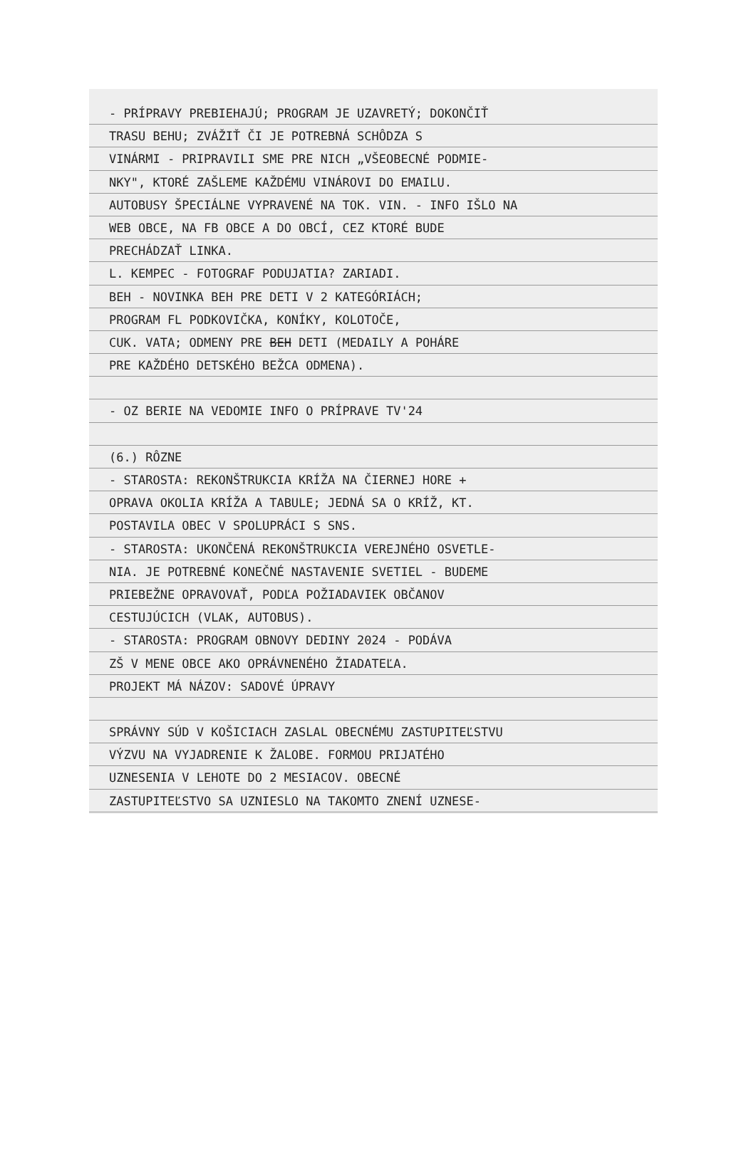- PRÍPRAVY PREBIEHAJÚ; PROGRAM JE UZAVRETÝ; DOKONČIŤ
TRASU BEHU; ZVÁŽIŤ ČI JE POTREBNÁ SCHÔDZA S
VINÁRMI - PRIPRAVILI SME PRE NICH „VŠEOBECNÉ PODMIE-
NKY", KTORÉ ZAŠLEME KAŽDÉMU VINÁROVI DO EMAILU.
AUTOBUSY ŠPECIÁLNE VYPRAVENÉ NA TOK. VIN. - INFO IŠLO NA
WEB OBCE, NA FB OBCE A DO OBCÍ, CEZ KTORÉ BUDE
PRECHÁDZAŤ LINKA.
L. KEMPEC - FOTOGRAF PODUJATIA? ZARIADI.
BEH - NOVINKA BEH PRE DETI V 2 KATEGÓRIÁCH;
PROGRAM FL PODKOVIČKA, KONÍKY, KOLOTOČE,
CUK. VATA; ODMENY PRE BEH DETI (MEDAILY A POHÁRE
PRE KAŽDÉHO DETSKÉHO BEŽCA ODMENA).
- OZ BERIE NA VEDOMIE INFO O PRÍPRAVE TV'24
(6.) RÔZNE
- STAROSTA: REKONŠTRUKCIA KRÍŽA NA ČIERNEJ HORE +
OPRAVA OKOLIA KRÍŽA A TABULE; JEDNÁ SA O KRÍŽ, KT.
POSTAVILA OBEC V SPOLUPRÁCI S SNS.
- STAROSTA: UKONČENÁ REKONŠTRUKCIA VEREJNÉHO OSVETLE-
NIA. JE POTREBNÉ KONEČNÉ NASTAVENIE SVETIEL - BUDEME
PRIEBEŽNE OPRAVOVAŤ, PODĽA POŽIADAVIEK OBČANOV
CESTUJÚCICH (VLAK, AUTOBUS).
- STAROSTA: PROGRAM OBNOVY DEDINY 2024 - PODÁVA
ZŠ V MENE OBCE AKO OPRÁVNENÉHO ŽIADATEĽA.
PROJEKT MÁ NÁZOV: SADOVÉ ÚPRAVY
SPRÁVNY SÚD V KOŠICIACH ZASLAL OBECNÉMU ZASTUPITEĽSTVU
VÝZVU NA VYJADRENIE K ŽALOBE. FORMOU PRIJATÉHO
UZNESENIA V LEHOTE DO 2 MESIACOV. OBECNÉ
ZASTUPITEĽSTVO SA UZNIESLO NA TAKOMTO ZNENÍ UZNESE-